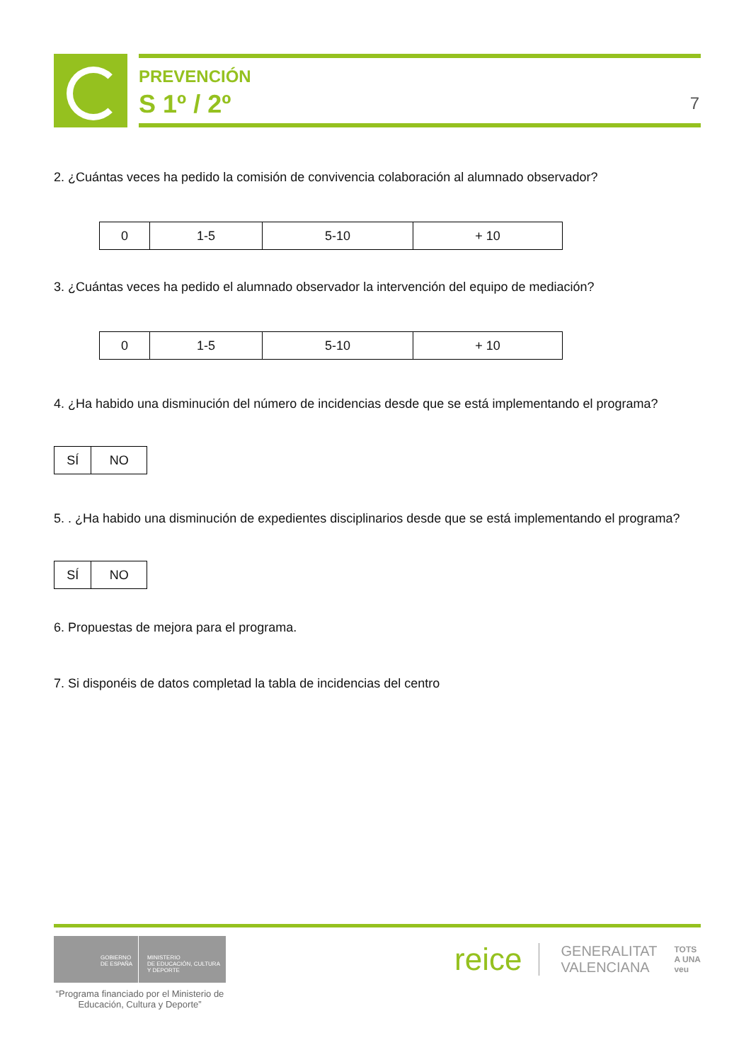PREVENCIÓN
S 1º / 2º
7
2. ¿Cuántas veces ha pedido la comisión de convivencia colaboración al alumnado observador?
| 0 | 1-5 | 5-10 | + 10 |
3. ¿Cuántas veces ha pedido el alumnado observador la intervención del equipo de mediación?
| 0 | 1-5 | 5-10 | + 10 |
4. ¿Ha habido una disminución del número de incidencias desde que se está implementando el programa?
| SÍ | NO |
5. . ¿Ha habido una disminución de expedientes disciplinarios desde que se está implementando el programa?
| SÍ | NO |
6. Propuestas de mejora para el programa.
7. Si disponéis de datos completad la tabla de incidencias del centro
GOBIERNO
DE ESPAÑA
MINISTERIO
DE EDUCACIÓN, CULTURA
Y DEPORTE
“Programa financiado por el Ministerio de Educación, Cultura y Deporte”
reice GENERALITAT
VALENCIANA TOTS
A UNA
veu